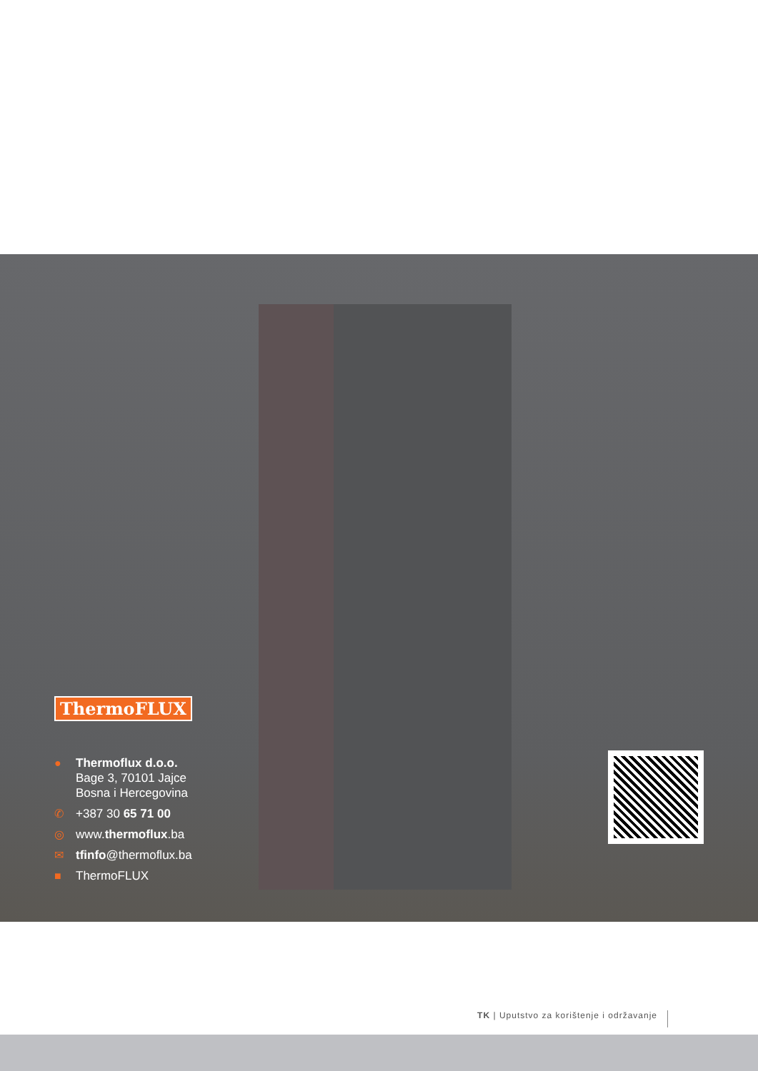ThermoFLUX
● Thermoflux d.o.o.
Bage 3, 70101 Jajce
Bosna i Hercegovina
✆ +387 30 65 71 00
◎ www.thermoflux.ba
✉ tfinfo@thermoflux.ba
■ ThermoFLUX
TK | Uputstvo za korištenje i održavanje